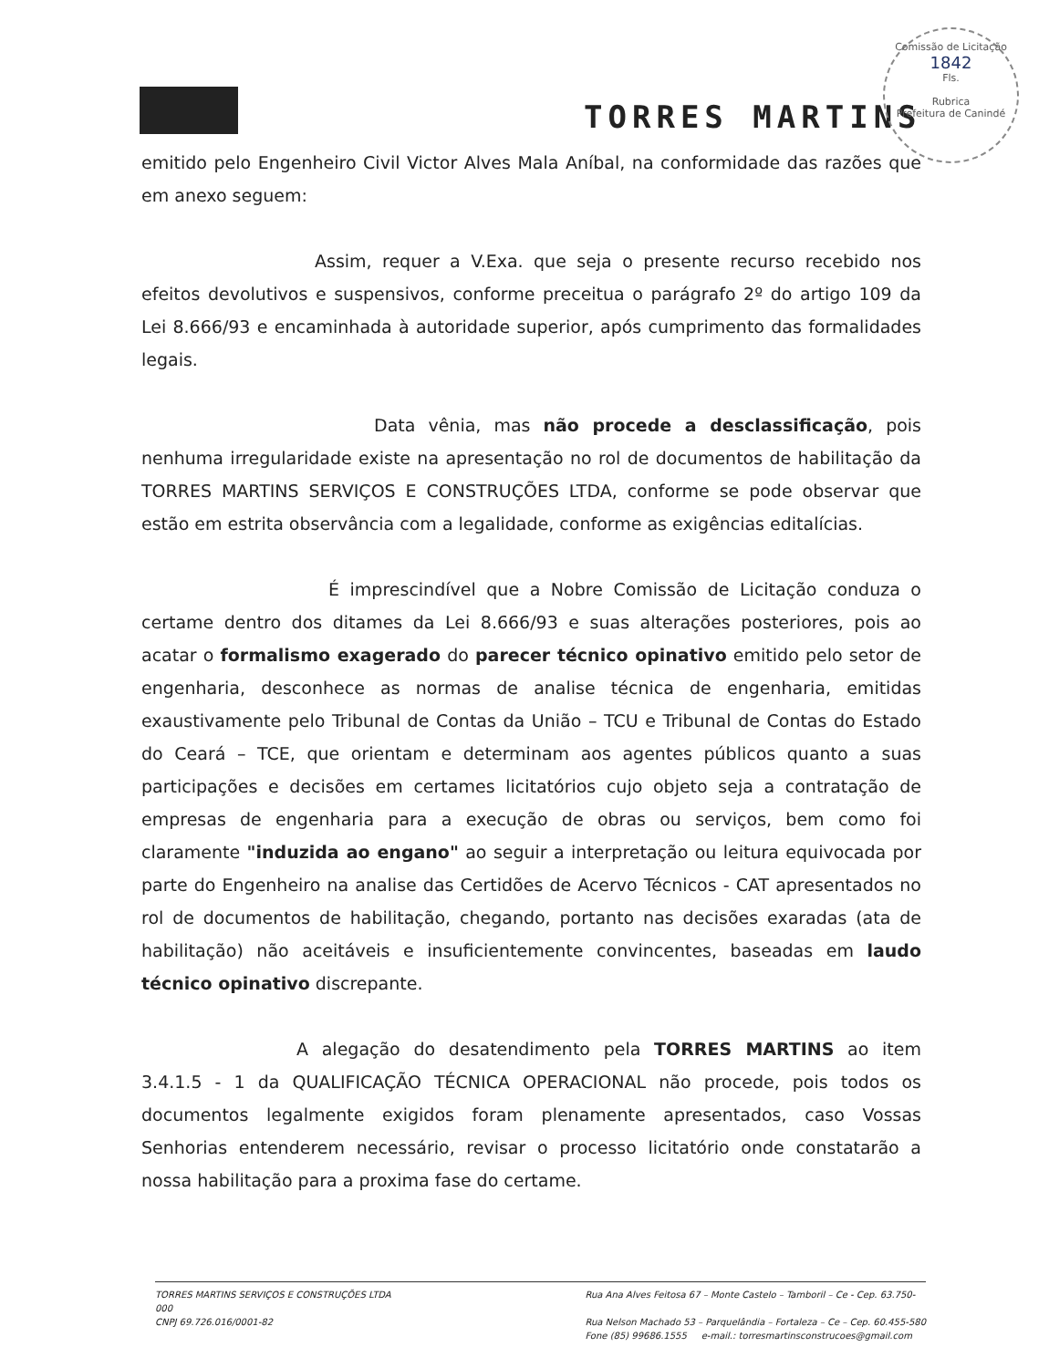TORRES MARTINS
Comissão de Licitação
1842
Fls.
Rubrica
Prefeitura de Canindé
emitido pelo Engenheiro Civil Victor Alves Mala Aníbal, na conformidade das razões que em anexo seguem:
Assim, requer a V.Exa. que seja o presente recurso recebido nos efeitos devolutivos e suspensivos, conforme preceitua o parágrafo 2º do artigo 109 da Lei 8.666/93 e encaminhada à autoridade superior, após cumprimento das formalidades legais.
Data vênia, mas não procede a desclassificação, pois nenhuma irregularidade existe na apresentação no rol de documentos de habilitação da TORRES MARTINS SERVIÇOS E CONSTRUÇÕES LTDA, conforme se pode observar que estão em estrita observância com a legalidade, conforme as exigências editalícias.
É imprescindível que a Nobre Comissão de Licitação conduza o certame dentro dos ditames da Lei 8.666/93 e suas alterações posteriores, pois ao acatar o formalismo exagerado do parecer técnico opinativo emitido pelo setor de engenharia, desconhece as normas de analise técnica de engenharia, emitidas exaustivamente pelo Tribunal de Contas da União – TCU e Tribunal de Contas do Estado do Ceará – TCE, que orientam e determinam aos agentes públicos quanto a suas participações e decisões em certames licitatórios cujo objeto seja a contratação de empresas de engenharia para a execução de obras ou serviços, bem como foi claramente "induzida ao engano" ao seguir a interpretação ou leitura equivocada por parte do Engenheiro na analise das Certidões de Acervo Técnicos - CAT apresentados no rol de documentos de habilitação, chegando, portanto nas decisões exaradas (ata de habilitação) não aceitáveis e insuficientemente convincentes, baseadas em laudo técnico opinativo discrepante.
A alegação do desatendimento pela TORRES MARTINS ao item 3.4.1.5 - 1 da QUALIFICAÇÃO TÉCNICA OPERACIONAL não procede, pois todos os documentos legalmente exigidos foram plenamente apresentados, caso Vossas Senhorias entenderem necessário, revisar o processo licitatório onde constatarão a nossa habilitação para a proxima fase do certame.
TORRES MARTINS SERVIÇOS E CONSTRUÇÕES LTDA
000
CNPJ 69.726.016/0001-82
Rua Ana Alves Feitosa 67 – Monte Castelo – Tamboril – Ce - Cep. 63.750-
Rua Nelson Machado 53 – Parquelândia – Fortaleza – Ce – Cep. 60.455-580
Fone (85) 99686.1555 e-mail.: torresmartinsconstrucoes@gmail.com